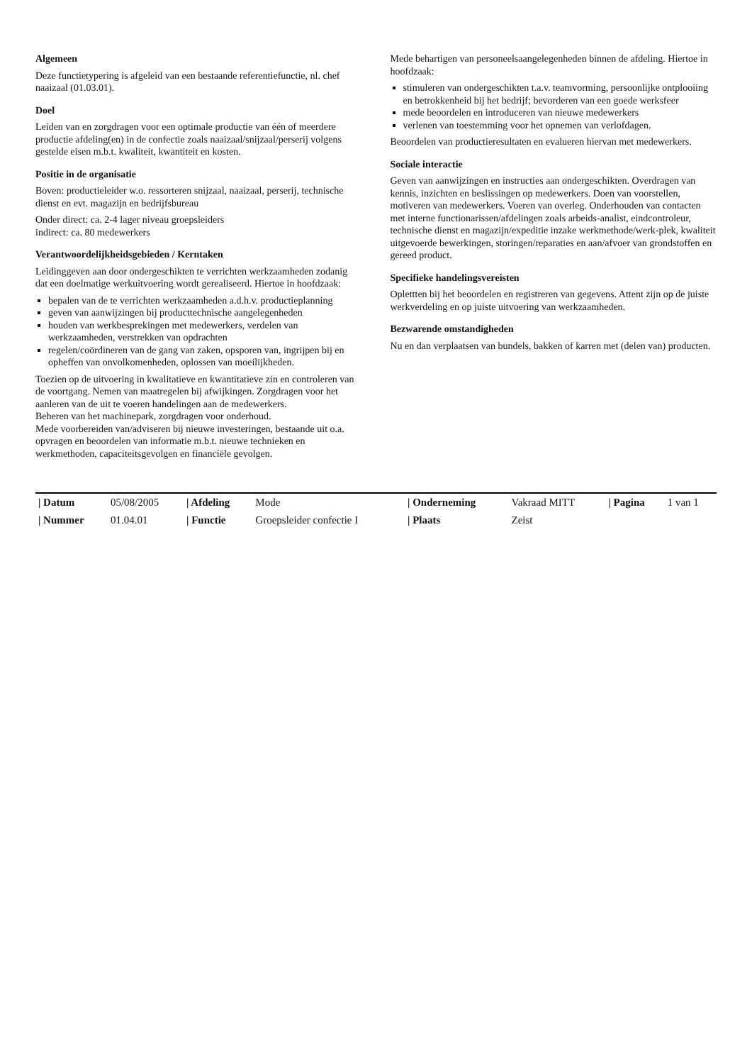Algemeen
Deze functietypering is afgeleid van een bestaande referentiefunctie, nl. chef naaizaal (01.03.01).
Doel
Leiden van en zorgdragen voor een optimale productie van één of meerdere productie afdeling(en) in de confectie zoals naaizaal/snijzaal/perserij volgens gestelde eisen m.b.t. kwaliteit, kwantiteit en kosten.
Positie in de organisatie
Boven: productieleider w.o. ressorteren snijzaal, naaizaal, perserij, technische dienst en evt. magazijn en bedrijfsbureau
Onder direct: ca. 2-4 lager niveau groepsleiders
indirect: ca. 80 medewerkers
Verantwoordelijkheidsgebieden / Kerntaken
Leidinggeven aan door ondergeschikten te verrichten werkzaamheden zodanig dat een doelmatige werkuitvoering wordt gerealiseerd. Hiertoe in hoofdzaak:
bepalen van de te verrichten werkzaamheden a.d.h.v. productieplanning
geven van aanwijzingen bij producttechnische aangelegenheden
houden van werkbesprekingen met medewerkers, verdelen van werkzaamheden, verstrekken van opdrachten
regelen/coördineren van de gang van zaken, opsporen van, ingrijpen bij en opheffen van onvolkomenheden, oplossen van moeilijkheden.
Toezien op de uitvoering in kwalitatieve en kwantitatieve zin en controleren van de voortgang. Nemen van maatregelen bij afwijkingen. Zorgdragen voor het aanleren van de uit te voeren handelingen aan de medewerkers.
Beheren van het machinepark, zorgdragen voor onderhoud.
Mede voorbereiden van/adviseren bij nieuwe investeringen, bestaande uit o.a. opvragen en beoordelen van informatie m.b.t. nieuwe technieken en werkmethoden, capaciteitsgevolgen en financiële gevolgen.
Mede behartigen van personeelsaangelegenheden binnen de afdeling. Hiertoe in hoofdzaak:
stimuleren van ondergeschikten t.a.v. teamvorming, persoonlijke ontplooiing en betrokkenheid bij het bedrijf; bevorderen van een goede werksfeer
mede beoordelen en introduceren van nieuwe medewerkers
verlenen van toestemming voor het opnemen van verlofdagen.
Beoordelen van productieresultaten en evalueren hiervan met medewerkers.
Sociale interactie
Geven van aanwijzingen en instructies aan ondergeschikten. Overdragen van kennis, inzichten en beslissingen op medewerkers. Doen van voorstellen, motiveren van medewerkers. Voeren van overleg. Onderhouden van contacten met interne functionarissen/afdelingen zoals arbeids-analist, eindcontroleur, technische dienst en magazijn/expeditie inzake werkmethode/werk-plek, kwaliteit uitgevoerde bewerkingen, storingen/reparaties en aan/afvoer van grondstoffen en gereed product.
Specifieke handelingsvereisten
Oplettten bij het beoordelen en registreren van gegevens. Attent zijn op de juiste werkverdeling en op juiste uitvoering van werkzaamheden.
Bezwarende omstandigheden
Nu en dan verplaatsen van bundels, bakken of karren met (delen van) producten.
| / Datum | 05/08/2005 | / Afdeling | Mode | / Onderneming | Vakraad MITT | / Pagina | 1 van 1 |
| / Nummer | 01.04.01 | / Functie | Groepsleider confectie I | / Plaats | Zeist | | |